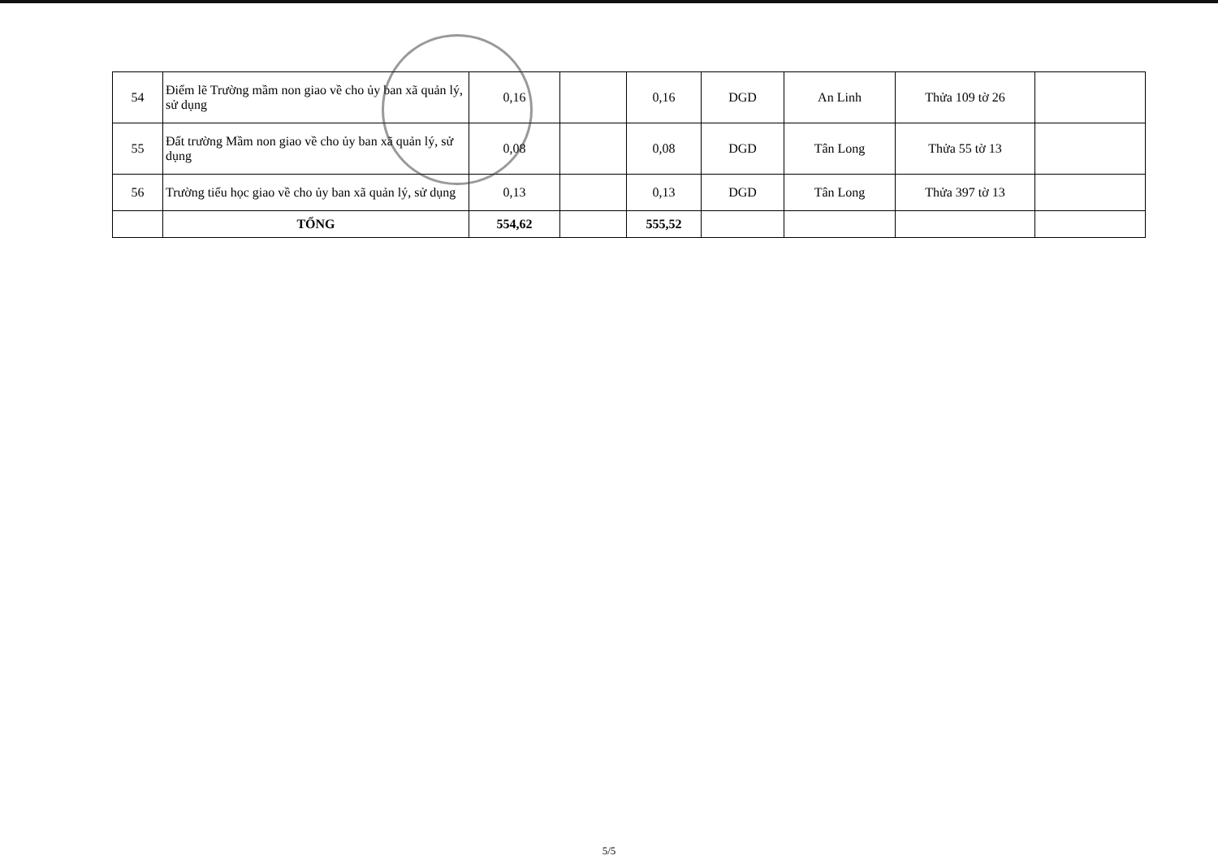| 54 | Điểm lẽ Trường mầm non giao về cho ủy ban xã quản lý, sử dụng | 0,16 | | 0,16 | DGD | An Linh | Thửa 109 tờ 26 | |
| 55 | Đất trường Mầm non giao về cho ủy ban xã quản lý, sử dụng | 0,08 | | 0,08 | DGD | Tân Long | Thửa 55 tờ 13 | |
| 56 | Trường tiểu học giao về cho ủy ban xã quản lý, sử dụng | 0,13 | | 0,13 | DGD | Tân Long | Thửa 397 tờ 13 | |
| | TỔNG | 554,62 | | 555,52 | | | | |
5/5